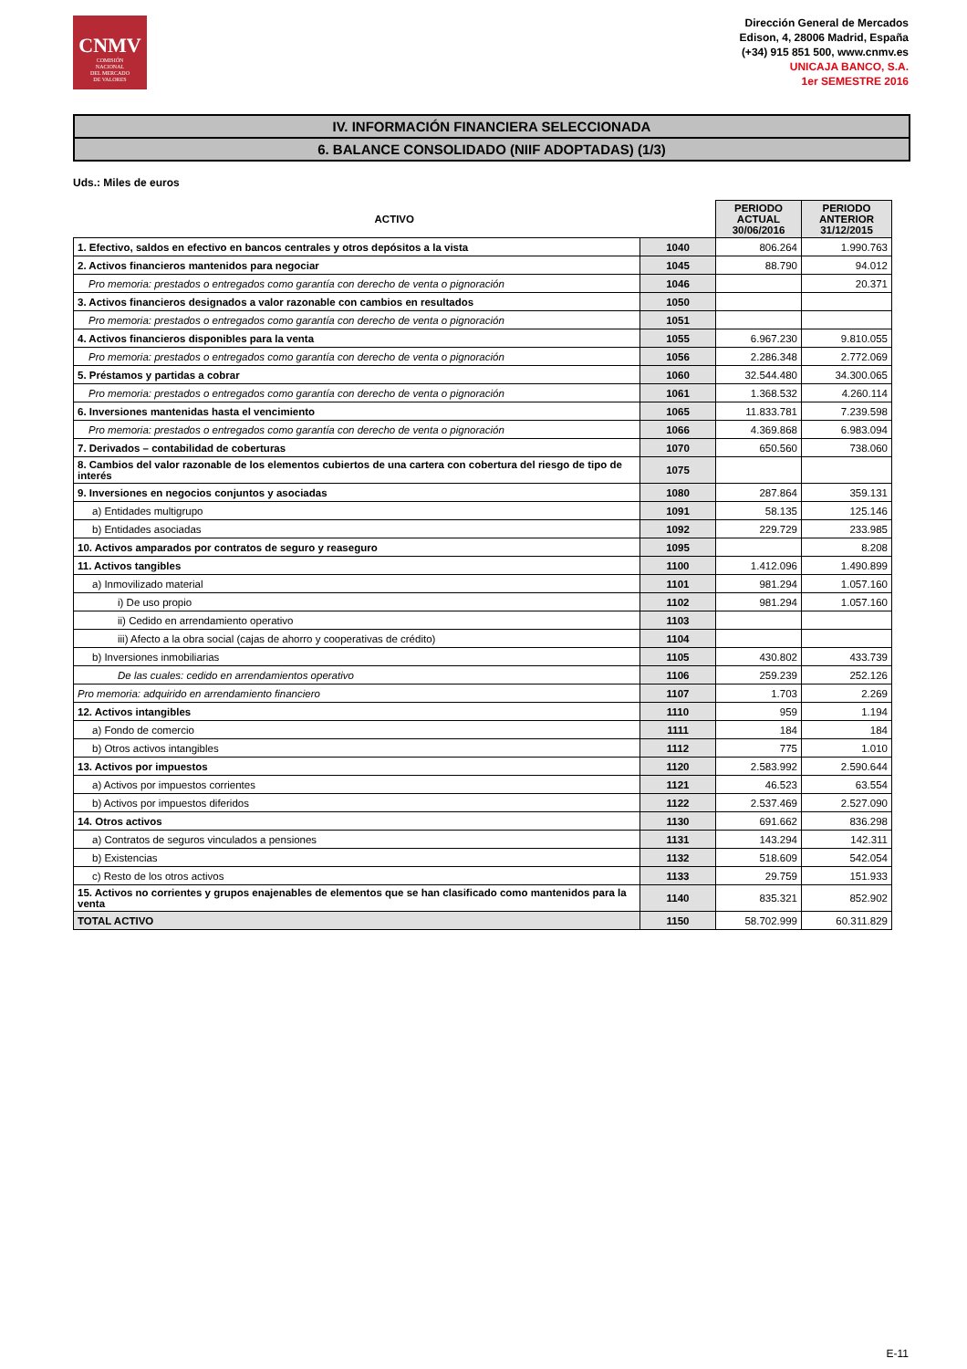CNMV
COMISIÓN
NACIONAL
DEL MERCADO
DE VALORES
Dirección General de Mercados
Edison, 4, 28006 Madrid, España
(+34) 915 851 500, www.cnmv.es
UNICAJA BANCO, S.A.
1er SEMESTRE 2016
IV. INFORMACIÓN FINANCIERA SELECCIONADA
6. BALANCE CONSOLIDADO (NIIF ADOPTADAS) (1/3)
Uds.: Miles de euros
| ACTIVO | | PERIODO ACTUAL 30/06/2016 | PERIODO ANTERIOR 31/12/2015 |
| --- | --- | --- | --- |
| 1. Efectivo, saldos en efectivo en bancos centrales y otros depósitos a la vista | 1040 | 806.264 | 1.990.763 |
| 2. Activos financieros mantenidos para negociar | 1045 | 88.790 | 94.012 |
| Pro memoria: prestados o entregados como garantía con derecho de venta o pignoración | 1046 | | 20.371 |
| 3. Activos financieros designados a valor razonable con cambios en resultados | 1050 | | |
| Pro memoria: prestados o entregados como garantía con derecho de venta o pignoración | 1051 | | |
| 4. Activos financieros disponibles para la venta | 1055 | 6.967.230 | 9.810.055 |
| Pro memoria: prestados o entregados como garantía con derecho de venta o pignoración | 1056 | 2.286.348 | 2.772.069 |
| 5. Préstamos y partidas a cobrar | 1060 | 32.544.480 | 34.300.065 |
| Pro memoria: prestados o entregados como garantía con derecho de venta o pignoración | 1061 | 1.368.532 | 4.260.114 |
| 6. Inversiones mantenidas hasta el vencimiento | 1065 | 11.833.781 | 7.239.598 |
| Pro memoria: prestados o entregados como garantía con derecho de venta o pignoración | 1066 | 4.369.868 | 6.983.094 |
| 7. Derivados – contabilidad de coberturas | 1070 | 650.560 | 738.060 |
| 8. Cambios del valor razonable de los elementos cubiertos de una cartera con cobertura del riesgo de tipo de interés | 1075 | | |
| 9. Inversiones en negocios conjuntos y asociadas | 1080 | 287.864 | 359.131 |
| a) Entidades multigrupo | 1091 | 58.135 | 125.146 |
| b) Entidades asociadas | 1092 | 229.729 | 233.985 |
| 10. Activos amparados por contratos de seguro y reaseguro | 1095 | | 8.208 |
| 11. Activos tangibles | 1100 | 1.412.096 | 1.490.899 |
| a) Inmovilizado material | 1101 | 981.294 | 1.057.160 |
| i) De uso propio | 1102 | 981.294 | 1.057.160 |
| ii) Cedido en arrendamiento operativo | 1103 | | |
| iii) Afecto a la obra social (cajas de ahorro y cooperativas de crédito) | 1104 | | |
| b) Inversiones inmobiliarias | 1105 | 430.802 | 433.739 |
| De las cuales: cedido en arrendamientos operativo | 1106 | 259.239 | 252.126 |
| Pro memoria: adquirido en arrendamiento financiero | 1107 | 1.703 | 2.269 |
| 12. Activos intangibles | 1110 | 959 | 1.194 |
| a) Fondo de comercio | 1111 | 184 | 184 |
| b) Otros activos intangibles | 1112 | 775 | 1.010 |
| 13. Activos por impuestos | 1120 | 2.583.992 | 2.590.644 |
| a) Activos por impuestos corrientes | 1121 | 46.523 | 63.554 |
| b) Activos por impuestos diferidos | 1122 | 2.537.469 | 2.527.090 |
| 14. Otros activos | 1130 | 691.662 | 836.298 |
| a) Contratos de seguros vinculados a pensiones | 1131 | 143.294 | 142.311 |
| b) Existencias | 1132 | 518.609 | 542.054 |
| c) Resto de los otros activos | 1133 | 29.759 | 151.933 |
| 15. Activos no corrientes y grupos enajenables de elementos que se han clasificado como mantenidos para la venta | 1140 | 835.321 | 852.902 |
| TOTAL ACTIVO | 1150 | 58.702.999 | 60.311.829 |
E-11